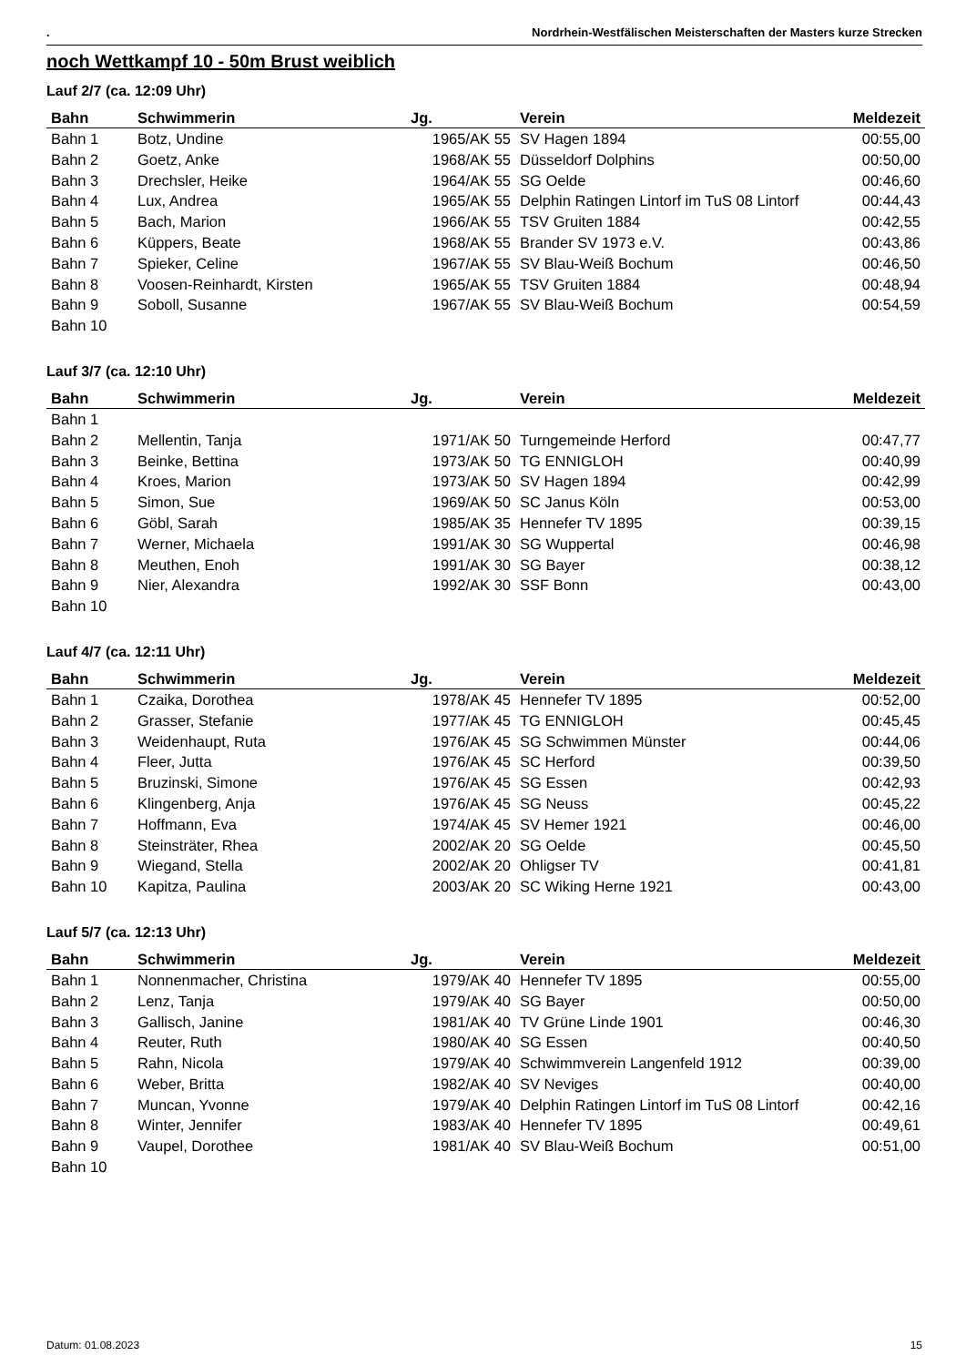. Nordrhein-Westfälischen Meisterschaften der Masters kurze Strecken
noch Wettkampf 10 - 50m Brust weiblich
Lauf 2/7 (ca. 12:09 Uhr)
| Bahn | Schwimmerin | Jg. | Verein | Meldezeit |
| --- | --- | --- | --- | --- |
| Bahn 1 | Botz, Undine | 1965/AK 55 | SV Hagen 1894 | 00:55,00 |
| Bahn 2 | Goetz, Anke | 1968/AK 55 | Düsseldorf Dolphins | 00:50,00 |
| Bahn 3 | Drechsler, Heike | 1964/AK 55 | SG Oelde | 00:46,60 |
| Bahn 4 | Lux, Andrea | 1965/AK 55 | Delphin Ratingen Lintorf im TuS 08 Lintorf | 00:44,43 |
| Bahn 5 | Bach, Marion | 1966/AK 55 | TSV Gruiten 1884 | 00:42,55 |
| Bahn 6 | Küppers, Beate | 1968/AK 55 | Brander SV 1973 e.V. | 00:43,86 |
| Bahn 7 | Spieker, Celine | 1967/AK 55 | SV Blau-Weiß Bochum | 00:46,50 |
| Bahn 8 | Voosen-Reinhardt, Kirsten | 1965/AK 55 | TSV Gruiten 1884 | 00:48,94 |
| Bahn 9 | Soboll, Susanne | 1967/AK 55 | SV Blau-Weiß Bochum | 00:54,59 |
| Bahn 10 | | | | |
Lauf 3/7 (ca. 12:10 Uhr)
| Bahn | Schwimmerin | Jg. | Verein | Meldezeit |
| --- | --- | --- | --- | --- |
| Bahn 1 | | | | |
| Bahn 2 | Mellentin, Tanja | 1971/AK 50 | Turngemeinde Herford | 00:47,77 |
| Bahn 3 | Beinke, Bettina | 1973/AK 50 | TG ENNIGLOH | 00:40,99 |
| Bahn 4 | Kroes, Marion | 1973/AK 50 | SV Hagen 1894 | 00:42,99 |
| Bahn 5 | Simon, Sue | 1969/AK 50 | SC Janus Köln | 00:53,00 |
| Bahn 6 | Göbl, Sarah | 1985/AK 35 | Hennefer TV 1895 | 00:39,15 |
| Bahn 7 | Werner, Michaela | 1991/AK 30 | SG Wuppertal | 00:46,98 |
| Bahn 8 | Meuthen, Enoh | 1991/AK 30 | SG Bayer | 00:38,12 |
| Bahn 9 | Nier, Alexandra | 1992/AK 30 | SSF Bonn | 00:43,00 |
| Bahn 10 | | | | |
Lauf 4/7 (ca. 12:11 Uhr)
| Bahn | Schwimmerin | Jg. | Verein | Meldezeit |
| --- | --- | --- | --- | --- |
| Bahn 1 | Czaika, Dorothea | 1978/AK 45 | Hennefer TV 1895 | 00:52,00 |
| Bahn 2 | Grasser, Stefanie | 1977/AK 45 | TG ENNIGLOH | 00:45,45 |
| Bahn 3 | Weidenhaupt, Ruta | 1976/AK 45 | SG Schwimmen Münster | 00:44,06 |
| Bahn 4 | Fleer, Jutta | 1976/AK 45 | SC Herford | 00:39,50 |
| Bahn 5 | Bruzinski, Simone | 1976/AK 45 | SG Essen | 00:42,93 |
| Bahn 6 | Klingenberg, Anja | 1976/AK 45 | SG Neuss | 00:45,22 |
| Bahn 7 | Hoffmann, Eva | 1974/AK 45 | SV Hemer 1921 | 00:46,00 |
| Bahn 8 | Steinsträter, Rhea | 2002/AK 20 | SG Oelde | 00:45,50 |
| Bahn 9 | Wiegand, Stella | 2002/AK 20 | Ohligser TV | 00:41,81 |
| Bahn 10 | Kapitza, Paulina | 2003/AK 20 | SC Wiking Herne 1921 | 00:43,00 |
Lauf 5/7 (ca. 12:13 Uhr)
| Bahn | Schwimmerin | Jg. | Verein | Meldezeit |
| --- | --- | --- | --- | --- |
| Bahn 1 | Nonnenmacher, Christina | 1979/AK 40 | Hennefer TV 1895 | 00:55,00 |
| Bahn 2 | Lenz, Tanja | 1979/AK 40 | SG Bayer | 00:50,00 |
| Bahn 3 | Gallisch, Janine | 1981/AK 40 | TV Grüne Linde 1901 | 00:46,30 |
| Bahn 4 | Reuter, Ruth | 1980/AK 40 | SG Essen | 00:40,50 |
| Bahn 5 | Rahn, Nicola | 1979/AK 40 | Schwimmverein Langenfeld 1912 | 00:39,00 |
| Bahn 6 | Weber, Britta | 1982/AK 40 | SV Neviges | 00:40,00 |
| Bahn 7 | Muncan, Yvonne | 1979/AK 40 | Delphin Ratingen Lintorf im TuS 08 Lintorf | 00:42,16 |
| Bahn 8 | Winter, Jennifer | 1983/AK 40 | Hennefer TV 1895 | 00:49,61 |
| Bahn 9 | Vaupel, Dorothee | 1981/AK 40 | SV Blau-Weiß Bochum | 00:51,00 |
| Bahn 10 | | | | |
Datum: 01.08.2023 15